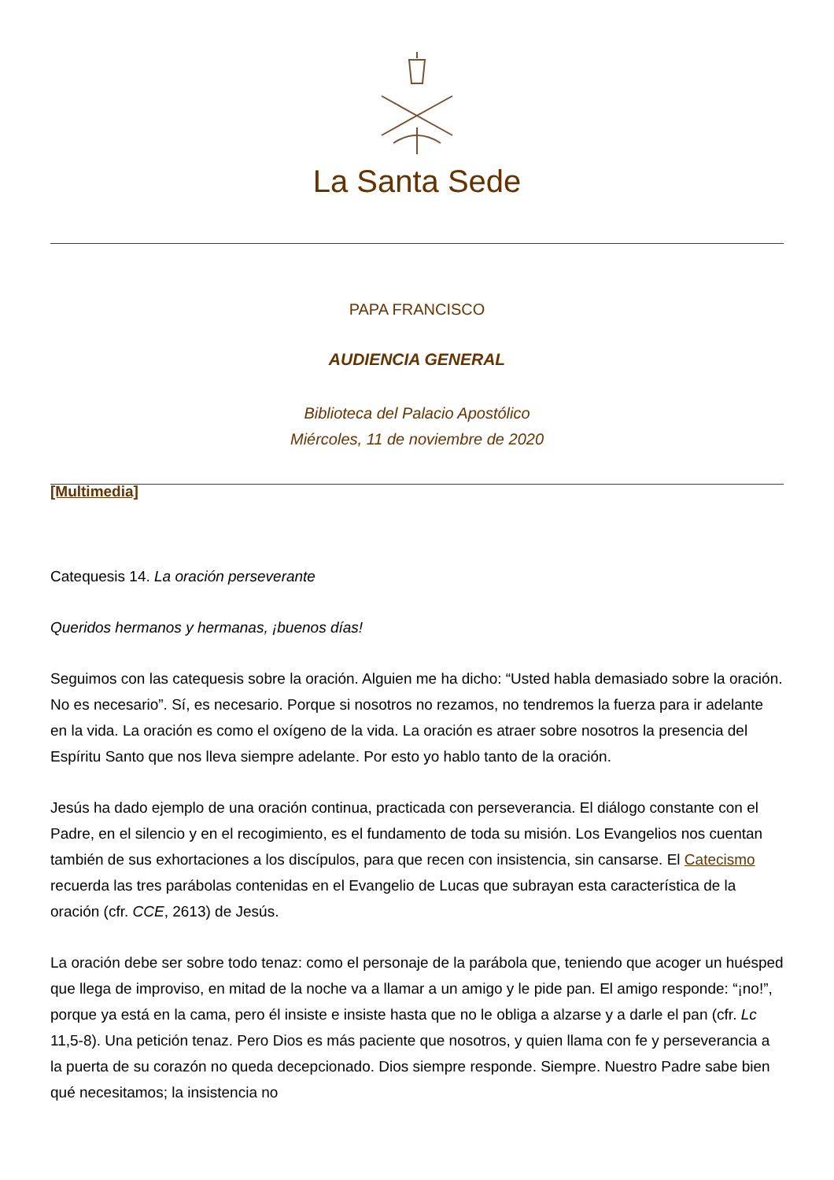La Santa Sede
PAPA FRANCISCO
AUDIENCIA GENERAL
Biblioteca del Palacio Apostólico
Miércoles, 11 de noviembre de 2020
[Multimedia]
Catequesis 14. La oración perseverante
Queridos hermanos y hermanas, ¡buenos días!
Seguimos con las catequesis sobre la oración. Alguien me ha dicho: “Usted habla demasiado sobre la oración. No es necesario”. Sí, es necesario. Porque si nosotros no rezamos, no tendremos la fuerza para ir adelante en la vida. La oración es como el oxígeno de la vida. La oración es atraer sobre nosotros la presencia del Espíritu Santo que nos lleva siempre adelante. Por esto yo hablo tanto de la oración.
Jesús ha dado ejemplo de una oración continua, practicada con perseverancia. El diálogo constante con el Padre, en el silencio y en el recogimiento, es el fundamento de toda su misión. Los Evangelios nos cuentan también de sus exhortaciones a los discípulos, para que recen con insistencia, sin cansarse. El Catecismo recuerda las tres parábolas contenidas en el Evangelio de Lucas que subrayan esta característica de la oración (cfr. CCE, 2613) de Jesús.
La oración debe ser sobre todo tenaz: como el personaje de la parábola que, teniendo que acoger un huésped que llega de improviso, en mitad de la noche va a llamar a un amigo y le pide pan. El amigo responde: “¡no!”, porque ya está en la cama, pero él insiste e insiste hasta que no le obliga a alzarse y a darle el pan (cfr. Lc 11,5-8). Una petición tenaz. Pero Dios es más paciente que nosotros, y quien llama con fe y perseverancia a la puerta de su corazón no queda decepcionado. Dios siempre responde. Siempre. Nuestro Padre sabe bien qué necesitamos; la insistencia no